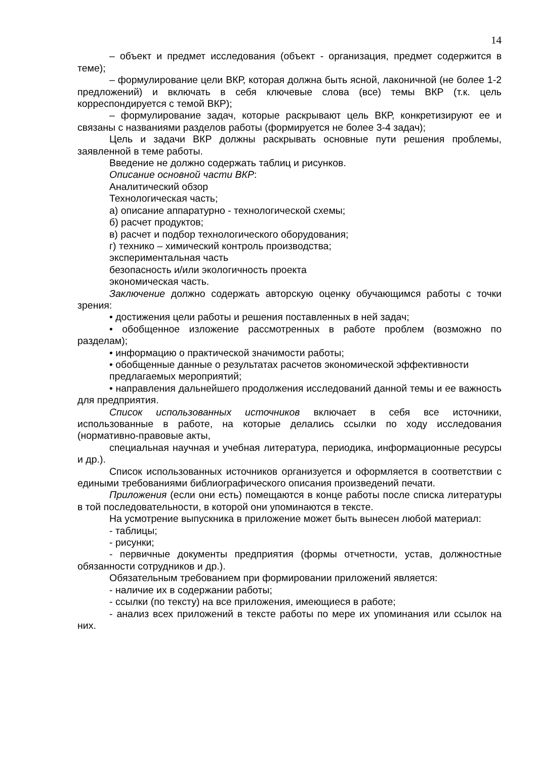14
– объект и предмет исследования (объект - организация, предмет содержится в теме);
– формулирование цели ВКР, которая должна быть ясной, лаконичной (не более 1-2 предложений) и включать в себя ключевые слова (все) темы ВКР (т.к. цель корреспондируется с темой ВКР);
– формулирование задач, которые раскрывают цель ВКР, конкретизируют ее и связаны с названиями разделов работы (формируется не более 3-4 задач);
Цель и задачи ВКР должны раскрывать основные пути решения проблемы, заявленной в теме работы.
Введение не должно содержать таблиц и рисунков.
Описание основной части ВКР:
Аналитический обзор
Технологическая часть;
а) описание аппаратурно - технологической схемы;
б) расчет продуктов;
в) расчет и подбор технологического оборудования;
г) технико – химический контроль производства;
экспериментальная часть
безопасность и/или экологичность проекта
экономическая часть.
Заключение должно содержать авторскую оценку обучающимся работы с точки зрения:
• достижения цели работы и решения поставленных в ней задач;
• обобщенное изложение рассмотренных в работе проблем (возможно по разделам);
• информацию о практической значимости работы;
• обобщенные данные о результатах расчетов экономической эффективности
предлагаемых мероприятий;
• направления дальнейшего продолжения исследований данной темы и ее важность для предприятия.
Список использованных источников включает в себя все источники, использованные в работе, на которые делались ссылки по ходу исследования (нормативно-правовые акты,
специальная научная и учебная литература, периодика, информационные ресурсы и др.).
Список использованных источников организуется и оформляется в соответствии с едиными требованиями библиографического описания произведений печати.
Приложения (если они есть) помещаются в конце работы после списка литературы в той последовательности, в которой они упоминаются в тексте.
На усмотрение выпускника в приложение может быть вынесен любой материал:
- таблицы;
- рисунки;
- первичные документы предприятия (формы отчетности, устав, должностные обязанности сотрудников и др.).
Обязательным требованием при формировании приложений является:
- наличие их в содержании работы;
- ссылки (по тексту) на все приложения, имеющиеся в работе;
- анализ всех приложений в тексте работы по мере их упоминания или ссылок на них.